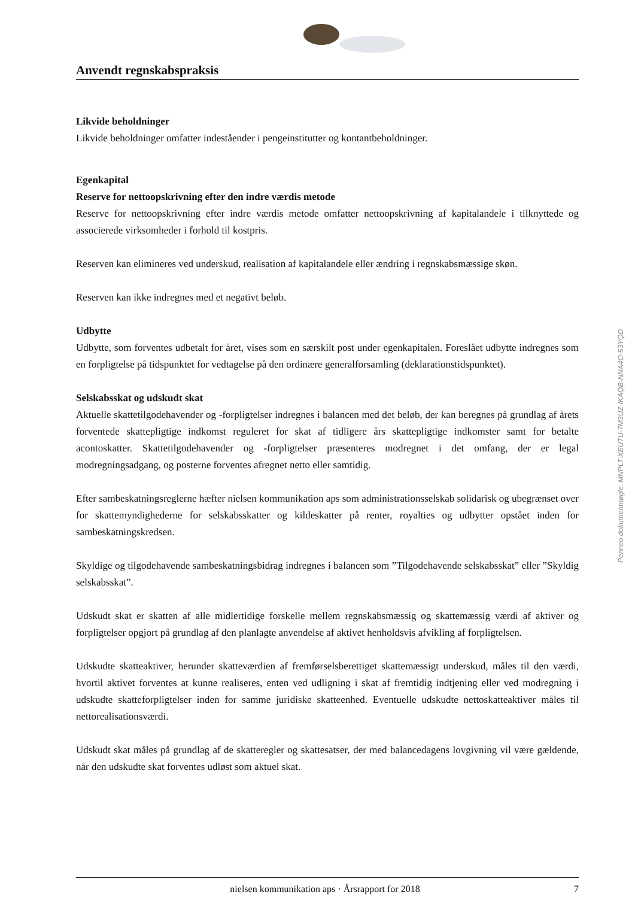Anvendt regnskabspraksis
Likvide beholdninger
Likvide beholdninger omfatter indeståender i pengeinstitutter og kontantbeholdninger.
Egenkapital
Reserve for nettoopskrivning efter den indre værdis metode
Reserve for nettoopskrivning efter indre værdis metode omfatter nettoopskrivning af kapitalandele i tilknyttede og associerede virksomheder i forhold til kostpris.
Reserven kan elimineres ved underskud, realisation af kapitalandele eller ændring i regnskabsmæssige skøn.
Reserven kan ikke indregnes med et negativt beløb.
Udbytte
Udbytte, som forventes udbetalt for året, vises som en særskilt post under egenkapitalen. Foreslået udbytte indregnes som en forpligtelse på tidspunktet for vedtagelse på den ordinære generalforsamling (deklarationstidspunktet).
Selskabsskat og udskudt skat
Aktuelle skattetilgodehavender og -forpligtelser indregnes i balancen med det beløb, der kan beregnes på grundlag af årets forventede skattepligtige indkomst reguleret for skat af tidligere års skattepligtige indkomster samt for betalte acontoskatter. Skattetilgodehavender og -forpligtelser præsenteres modregnet i det omfang, der er legal modregningsadgang, og posterne forventes afregnet netto eller samtidig.
Efter sambeskatningsreglerne hæfter nielsen kommunikation aps som administrationsselskab solidarisk og ubegrænset over for skattemyndighederne for selskabsskatter og kildeskatter på renter, royalties og udbytter opstået inden for sambeskatningskredsen.
Skyldige og tilgodehavende sambeskatningsbidrag indregnes i balancen som ”Tilgodehavende selskabsskat” eller ”Skyldig selskabsskat”.
Udskudt skat er skatten af alle midlertidige forskelle mellem regnskabsmæssig og skattemæssig værdi af aktiver og forpligtelser opgjort på grundlag af den planlagte anvendelse af aktivet henholdsvis afvikling af forpligtelsen.
Udskudte skatteaktiver, herunder skatteværdien af fremførselsberettiget skattemæssigt underskud, måles til den værdi, hvortil aktivet forventes at kunne realiseres, enten ved udligning i skat af fremtidig indtjening eller ved modregning i udskudte skatteforpligtelser inden for samme juridiske skatteenhed. Eventuelle udskudte nettoskatteaktiver måles til nettorealisationsværdi.
Udskudt skat måles på grundlag af de skatteregler og skattesatser, der med balancedagens lovgivning vil være gældende, når den udskudte skat forventes udløst som aktuel skat.
nielsen kommunikation aps · Årsrapport for 2018 7
Penneo dokumentnøgle: MNPLT-XEUTU-7M3UZ-IKAQB-NNA4O-53YQD